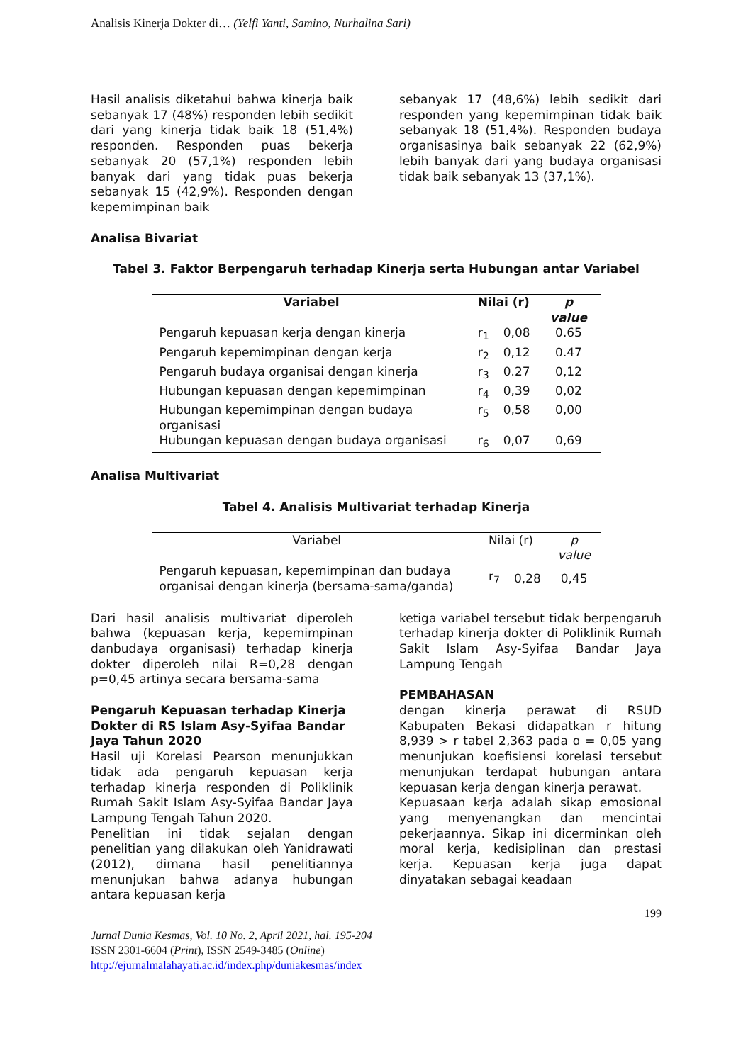Analisis Kinerja Dokter di… (Yelfi Yanti, Samino, Nurhalina Sari)
Hasil analisis diketahui bahwa kinerja baik sebanyak 17 (48%) responden lebih sedikit dari yang kinerja tidak baik 18 (51,4%) responden. Responden puas bekerja sebanyak 20 (57,1%) responden lebih banyak dari yang tidak puas bekerja sebanyak 15 (42,9%). Responden dengan kepemimpinan baik
sebanyak 17 (48,6%) lebih sedikit dari responden yang kepemimpinan tidak baik sebanyak 18 (51,4%). Responden budaya organisasinya baik sebanyak 22 (62,9%) lebih banyak dari yang budaya organisasi tidak baik sebanyak 13 (37,1%).
Analisa Bivariat
Tabel 3. Faktor Berpengaruh terhadap Kinerja serta Hubungan antar Variabel
| Variabel | Nilai (r) | | p value |
| --- | --- | --- | --- |
| Pengaruh kepuasan kerja dengan kinerja | r<sub>1</sub> | 0,08 | 0.65 |
| Pengaruh kepemimpinan dengan kerja | r<sub>2</sub> | 0,12 | 0.47 |
| Pengaruh budaya organisai dengan kinerja | r<sub>3</sub> | 0.27 | 0,12 |
| Hubungan kepuasan dengan kepemimpinan | r<sub>4</sub> | 0,39 | 0,02 |
| Hubungan kepemimpinan dengan budaya organisasi | r<sub>5</sub> | 0,58 | 0,00 |
| Hubungan kepuasan dengan budaya organisasi | r<sub>6</sub> | 0,07 | 0,69 |
Analisa Multivariat
Tabel 4. Analisis Multivariat terhadap Kinerja
| Variabel | Nilai (r) | | p value |
| Pengaruh kepuasan, kepemimpinan dan budaya organisai dengan kinerja (bersama-sama/ganda) | r<sub>7</sub> | 0,28 | 0,45 |
Dari hasil analisis multivariat diperoleh bahwa (kepuasan kerja, kepemimpinan danbudaya organisasi) terhadap kinerja dokter diperoleh nilai R=0,28 dengan p=0,45 artinya secara bersama-sama
Pengaruh Kepuasan terhadap Kinerja Dokter di RS Islam Asy-Syifaa Bandar Jaya Tahun 2020
Hasil uji Korelasi Pearson menunjukkan tidak ada pengaruh kepuasan kerja terhadap kinerja responden di Poliklinik Rumah Sakit Islam Asy-Syifaa Bandar Jaya Lampung Tengah Tahun 2020.
Penelitian ini tidak sejalan dengan penelitian yang dilakukan oleh Yanidrawati (2012), dimana hasil penelitiannya menunjukan bahwa adanya hubungan antara kepuasan kerja
ketiga variabel tersebut tidak berpengaruh terhadap kinerja dokter di Poliklinik Rumah Sakit Islam Asy-Syifaa Bandar Jaya Lampung Tengah
PEMBAHASAN
dengan kinerja perawat di RSUD Kabupaten Bekasi didapatkan r hitung 8,939 > r tabel 2,363 pada ɑ = 0,05 yang menunjukan koefisiensi korelasi tersebut menunjukan terdapat hubungan antara kepuasan kerja dengan kinerja perawat.
Kepuasaan kerja adalah sikap emosional yang menyenangkan dan mencintai pekerjaannya. Sikap ini dicerminkan oleh moral kerja, kedisiplinan dan prestasi kerja. Kepuasan kerja juga dapat dinyatakan sebagai keadaan
199
Jurnal Dunia Kesmas, Vol. 10 No. 2, April 2021, hal. 195-204
ISSN 2301-6604 (Print), ISSN 2549-3485 (Online)
http://ejurnalmalahayati.ac.id/index.php/duniakesmas/index